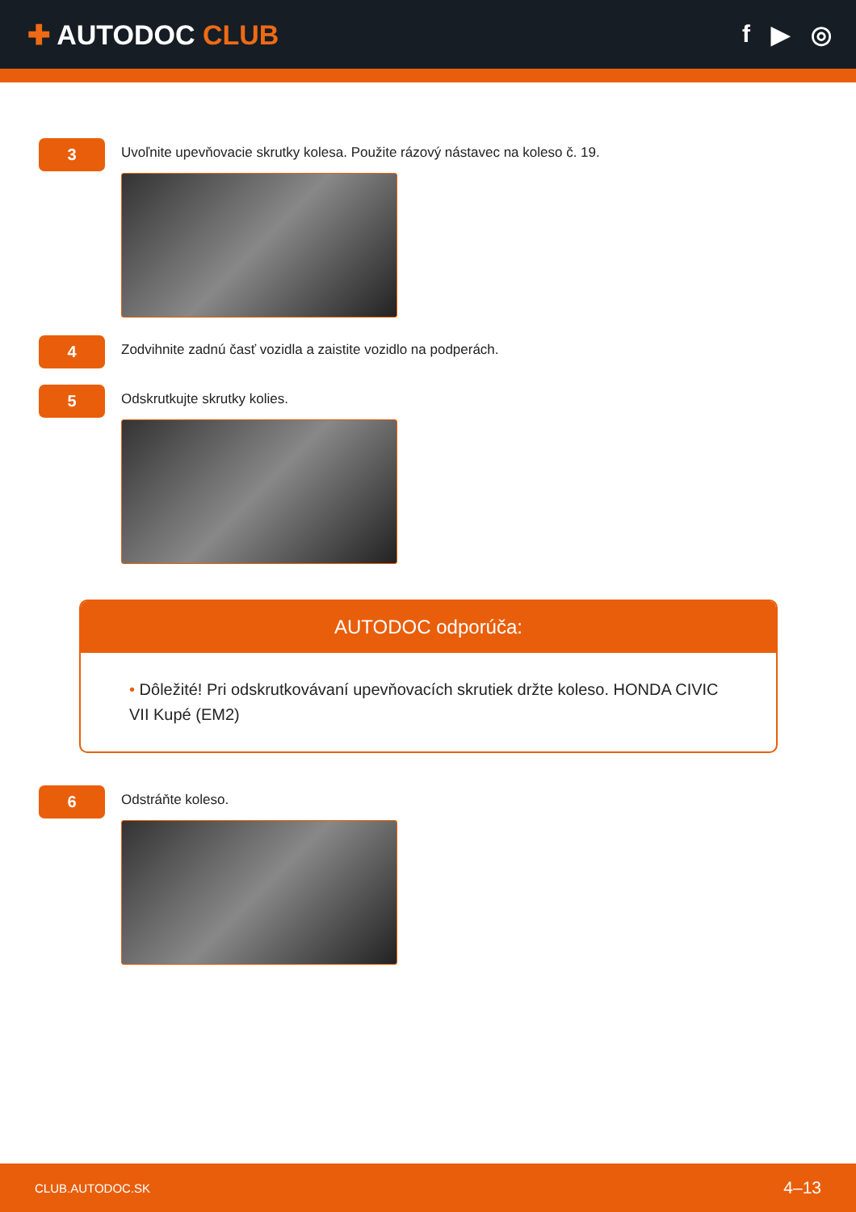✚ AUTODOC CLUB f ▶ ◎
3
Uvoľnite upevňovacie skrutky kolesa. Použite rázový nástavec na koleso č. 19.
4
Zodvihnite zadnú časť vozidla a zaistite vozidlo na podperách.
5
Odskrutkujte skrutky kolies.
AUTODOC odporúča:
• Dôležité! Pri odskrutkovávaní upevňovacích skrutiek držte koleso. HONDA CIVIC VII Kupé (EM2)
6
Odstráňte koleso.
CLUB.AUTODOC.SK 4–13